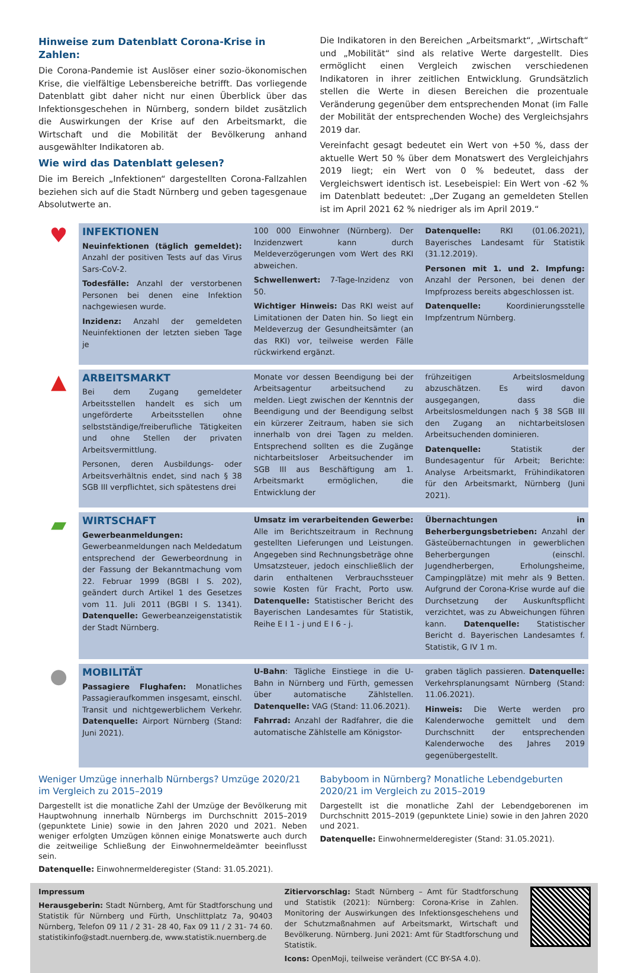Hinweise zum Datenblatt Corona-Krise in Zahlen:
Die Corona-Pandemie ist Auslöser einer sozio-ökonomischen Krise, die vielfältige Lebensbereiche betrifft. Das vorliegende Datenblatt gibt daher nicht nur einen Überblick über das Infektionsgeschehen in Nürnberg, sondern bildet zusätzlich die Auswirkungen der Krise auf den Arbeitsmarkt, die Wirtschaft und die Mobilität der Bevölkerung anhand ausgewählter Indikatoren ab.
Wie wird das Datenblatt gelesen?
Die im Bereich „Infektionen“ dargestellten Corona-Fallzahlen beziehen sich auf die Stadt Nürnberg und geben tagesgenaue Absolutwerte an.
Die Indikatoren in den Bereichen „Arbeitsmarkt“, „Wirtschaft“ und „Mobilität“ sind als relative Werte dargestellt. Dies ermöglicht einen Vergleich zwischen verschiedenen Indikatoren in ihrer zeitlichen Entwicklung. Grundsätzlich stellen die Werte in diesen Bereichen die prozentuale Veränderung gegenüber dem entsprechenden Monat (im Falle der Mobilität der entsprechenden Woche) des Vergleichsjahrs 2019 dar.
Vereinfacht gesagt bedeutet ein Wert von +50 %, dass der aktuelle Wert 50 % über dem Monatswert des Vergleichjahrs 2019 liegt; ein Wert von 0 % bedeutet, dass der Vergleichswert identisch ist. Lesebeispiel: Ein Wert von -62 % im Datenblatt bedeutet: „Der Zugang an gemeldeten Stellen ist im April 2021 62 % niedriger als im April 2019.“
♥
INFEKTIONEN
Neuinfektionen (täglich gemeldet): Anzahl der positiven Tests auf das Virus Sars-CoV-2.
Todesfälle: Anzahl der verstorbenen Personen bei denen eine Infektion nachgewiesen wurde.
Inzidenz: Anzahl der gemeldeten Neuinfektionen der letzten sieben Tage je
100 000 Einwohner (Nürnberg). Der Inzidenzwert kann durch Meldeverzögerungen vom Wert des RKI abweichen.
Schwellenwert: 7-Tage-Inzidenz von 50.
Wichtiger Hinweis: Das RKI weist auf Limitationen der Daten hin. So liegt ein Meldeverzug der Gesundheitsämter (an das RKI) vor, teilweise werden Fälle rückwirkend ergänzt.
Datenquelle: RKI (01.06.2021), Bayerisches Landesamt für Statistik (31.12.2019).
Personen mit 1. und 2. Impfung: Anzahl der Personen, bei denen der Impfprozess bereits abgeschlossen ist.
Datenquelle: Koordinierungsstelle Impfzentrum Nürnberg.
▲
ARBEITSMARKT
Bei dem Zugang gemeldeter Arbeitsstellen handelt es sich um ungeförderte Arbeitsstellen ohne selbstständige/freiberufliche Tätigkeiten und ohne Stellen der privaten Arbeitsvermittlung.
Personen, deren Ausbildungs- oder Arbeitsverhältnis endet, sind nach § 38 SGB III verpflichtet, sich spätestens drei
Monate vor dessen Beendigung bei der Arbeitsagentur arbeitsuchend zu melden. Liegt zwischen der Kenntnis der Beendigung und der Beendigung selbst ein kürzerer Zeitraum, haben sie sich innerhalb von drei Tagen zu melden. Entsprechend sollten es die Zugänge nichtarbeitsloser Arbeitsuchender im SGB III aus Beschäftigung am 1. Arbeitsmarkt ermöglichen, die Entwicklung der
frühzeitigen Arbeitslosmeldung abzuschätzen. Es wird davon ausgegangen, dass die Arbeitslosmeldungen nach § 38 SGB III den Zugang an nichtarbeitslosen Arbeitsuchenden dominieren.
Datenquelle: Statistik der Bundesagentur für Arbeit; Berichte: Analyse Arbeitsmarkt, Frühindikatoren für den Arbeitsmarkt, Nürnberg (Juni 2021).
▰
WIRTSCHAFT
Gewerbeanmeldungen: Gewerbeanmeldungen nach Meldedatum entsprechend der Gewerbeordnung in der Fassung der Bekanntmachung vom 22. Februar 1999 (BGBl I S. 202), geändert durch Artikel 1 des Gesetzes vom 11. Juli 2011 (BGBl I S. 1341). Datenquelle: Gewerbeanzeigenstatistik der Stadt Nürnberg.
Umsatz im verarbeitenden Gewerbe: Alle im Berichtszeitraum in Rechnung gestellten Lieferungen und Leistungen. Angegeben sind Rechnungsbeträge ohne Umsatzsteuer, jedoch einschließlich der darin enthaltenen Verbrauchssteuer sowie Kosten für Fracht, Porto usw. Datenquelle: Statistischer Bericht des Bayerischen Landesamtes für Statistik, Reihe E I 1 - j und E I 6 - j.
Übernachtungen in Beherbergungsbetrieben: Anzahl der Gästeübernachtungen in gewerblichen Beherbergungen (einschl. Jugendherbergen, Erholungsheime, Campingplätze) mit mehr als 9 Betten. Aufgrund der Corona-Krise wurde auf die Durchsetzung der Auskunftspflicht verzichtet, was zu Abweichungen führen kann. Datenquelle: Statistischer Bericht d. Bayerischen Landesamtes f. Statistik, G IV 1 m.
●
MOBILITÄT
Passagiere Flughafen: Monatliches Passagieraufkommen insgesamt, einschl. Transit und nichtgewerblichem Verkehr. Datenquelle: Airport Nürnberg (Stand: Juni 2021).
U-Bahn: Tägliche Einstiege in die U-Bahn in Nürnberg und Fürth, gemessen über automatische Zählstellen. Datenquelle: VAG (Stand: 11.06.2021).
Fahrrad: Anzahl der Radfahrer, die die automatische Zählstelle am Königstor-
graben täglich passieren. Datenquelle: Verkehrsplanungsamt Nürnberg (Stand: 11.06.2021).
Hinweis: Die Werte werden pro Kalenderwoche gemittelt und dem Durchschnitt der entsprechenden Kalenderwoche des Jahres 2019 gegenübergestellt.
Weniger Umzüge innerhalb Nürnbergs? Umzüge 2020/21 im Vergleich zu 2015–2019
Dargestellt ist die monatliche Zahl der Umzüge der Bevölkerung mit Hauptwohnung innerhalb Nürnbergs im Durchschnitt 2015–2019 (gepunktete Linie) sowie in den Jahren 2020 und 2021. Neben weniger erfolgten Umzügen können einige Monatswerte auch durch die zeitweilige Schließung der Einwohnermeldeämter beeinflusst sein.
Datenquelle: Einwohnermelderegister (Stand: 31.05.2021).
Babyboom in Nürnberg? Monatliche Lebendgeburten 2020/21 im Vergleich zu 2015–2019
Dargestellt ist die monatliche Zahl der Lebendgeborenen im Durchschnitt 2015–2019 (gepunktete Linie) sowie in den Jahren 2020 und 2021.
Datenquelle: Einwohnermelderegister (Stand: 31.05.2021).
Impressum
Herausgeberin: Stadt Nürnberg, Amt für Stadtforschung und Statistik für Nürnberg und Fürth, Unschlittplatz 7a, 90403 Nürnberg, Telefon 09 11 / 2 31- 28 40, Fax 09 11 / 2 31- 74 60. statistikinfo@stadt.nuernberg.de, www.statistik.nuernberg.de
Zitiervorschlag: Stadt Nürnberg – Amt für Stadtforschung und Statistik (2021): Nürnberg: Corona-Krise in Zahlen. Monitoring der Auswirkungen des Infektionsgeschehens und der Schutzmaßnahmen auf Arbeitsmarkt, Wirtschaft und Bevölkerung. Nürnberg. Juni 2021: Amt für Stadtforschung und Statistik.
Icons: OpenMoji, teilweise verändert (CC BY-SA 4.0).